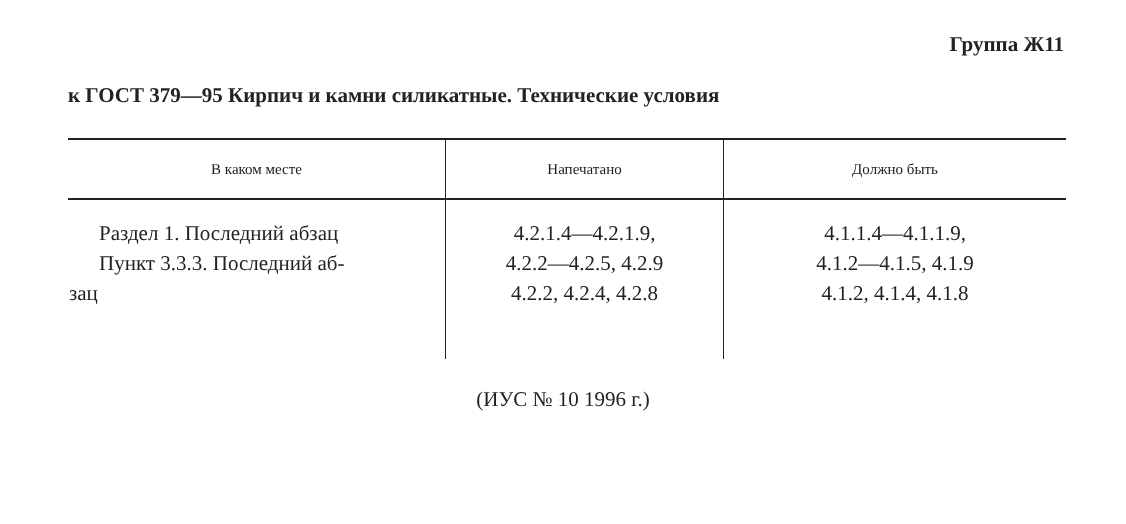Группа Ж11
к ГОСТ 379—95 Кирпич и камни силикатные. Технические условия
| В каком месте | Напечатано | Должно быть |
| --- | --- | --- |
| Раздел 1. Последний абзац Пункт 3.3.3. Последний аб- зац | 4.2.1.4—4.2.1.9, 4.2.2—4.2.5, 4.2.9 4.2.2, 4.2.4, 4.2.8 | 4.1.1.4—4.1.1.9, 4.1.2—4.1.5, 4.1.9 4.1.2, 4.1.4, 4.1.8 |
(ИУС № 10 1996 г.)